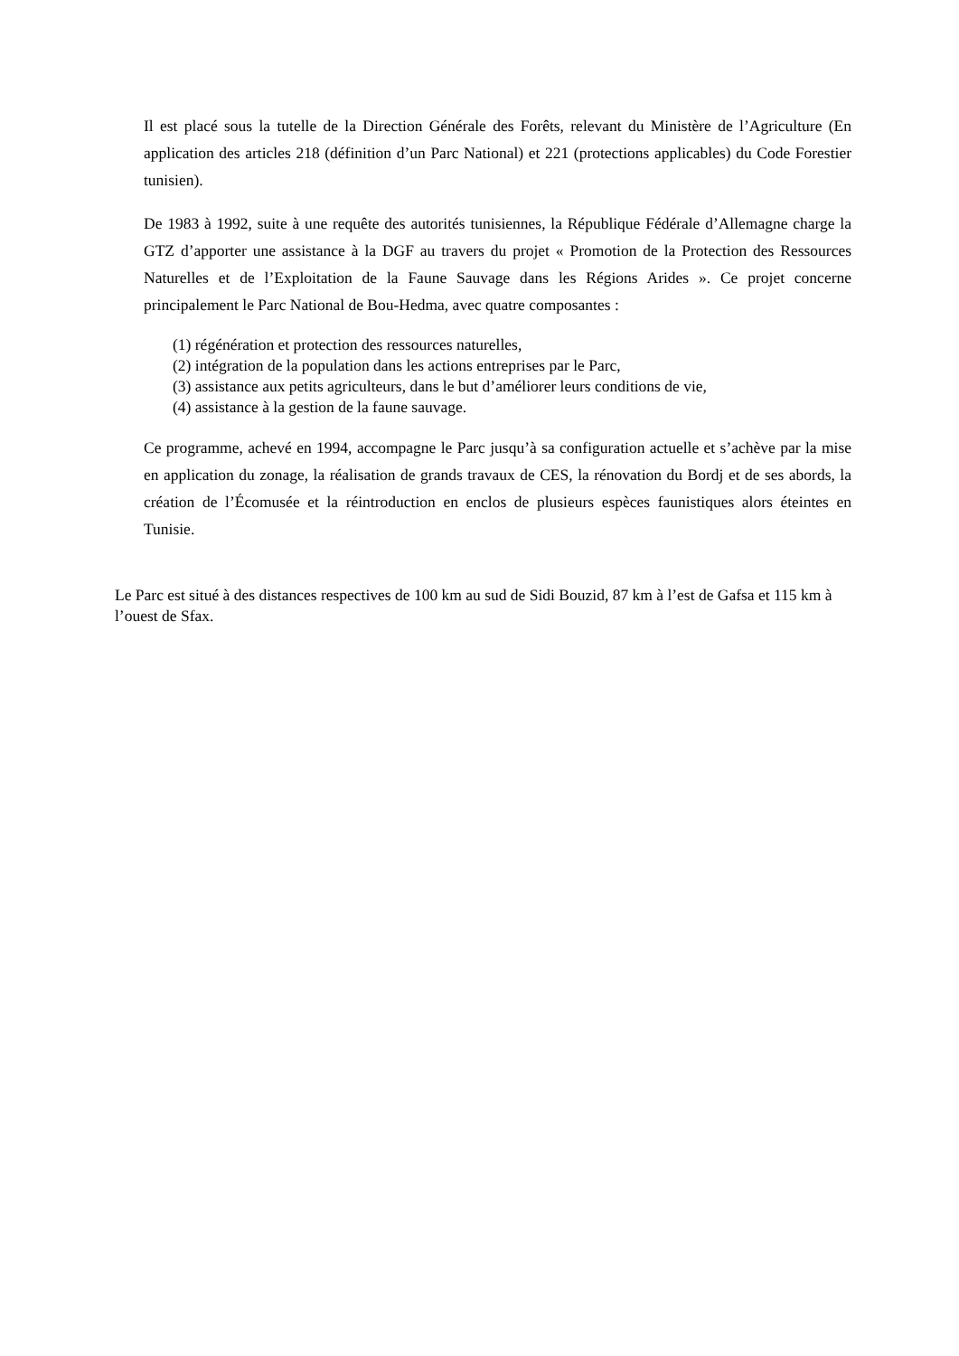Il est placé sous la tutelle de la Direction Générale des Forêts, relevant du Ministère de l’Agriculture (En application des articles 218 (définition d’un Parc National) et 221 (protections applicables) du Code Forestier tunisien).
De 1983 à 1992, suite à une requête des autorités tunisiennes, la République Fédérale d’Allemagne charge la GTZ d’apporter une assistance à la DGF au travers du projet « Promotion de la Protection des Ressources Naturelles et de l’Exploitation de la Faune Sauvage dans les Régions Arides ». Ce projet concerne principalement le Parc National de Bou-Hedma, avec quatre composantes :
(1) régénération et protection des ressources naturelles,
(2) intégration de la population dans les actions entreprises par le Parc,
(3) assistance aux petits agriculteurs, dans le but d’améliorer leurs conditions de vie,
(4) assistance à la gestion de la faune sauvage.
Ce programme, achevé en 1994, accompagne le Parc jusqu’à sa configuration actuelle et s’achève par la mise en application du zonage, la réalisation de grands travaux de CES, la rénovation du Bordj et de ses abords, la création de l’Écomusée et la réintroduction en enclos de plusieurs espèces faunistiques alors éteintes en Tunisie.
Le Parc est situé à des distances respectives de 100 km au sud de Sidi Bouzid, 87 km à l’est de Gafsa et 115 km à l’ouest de Sfax.